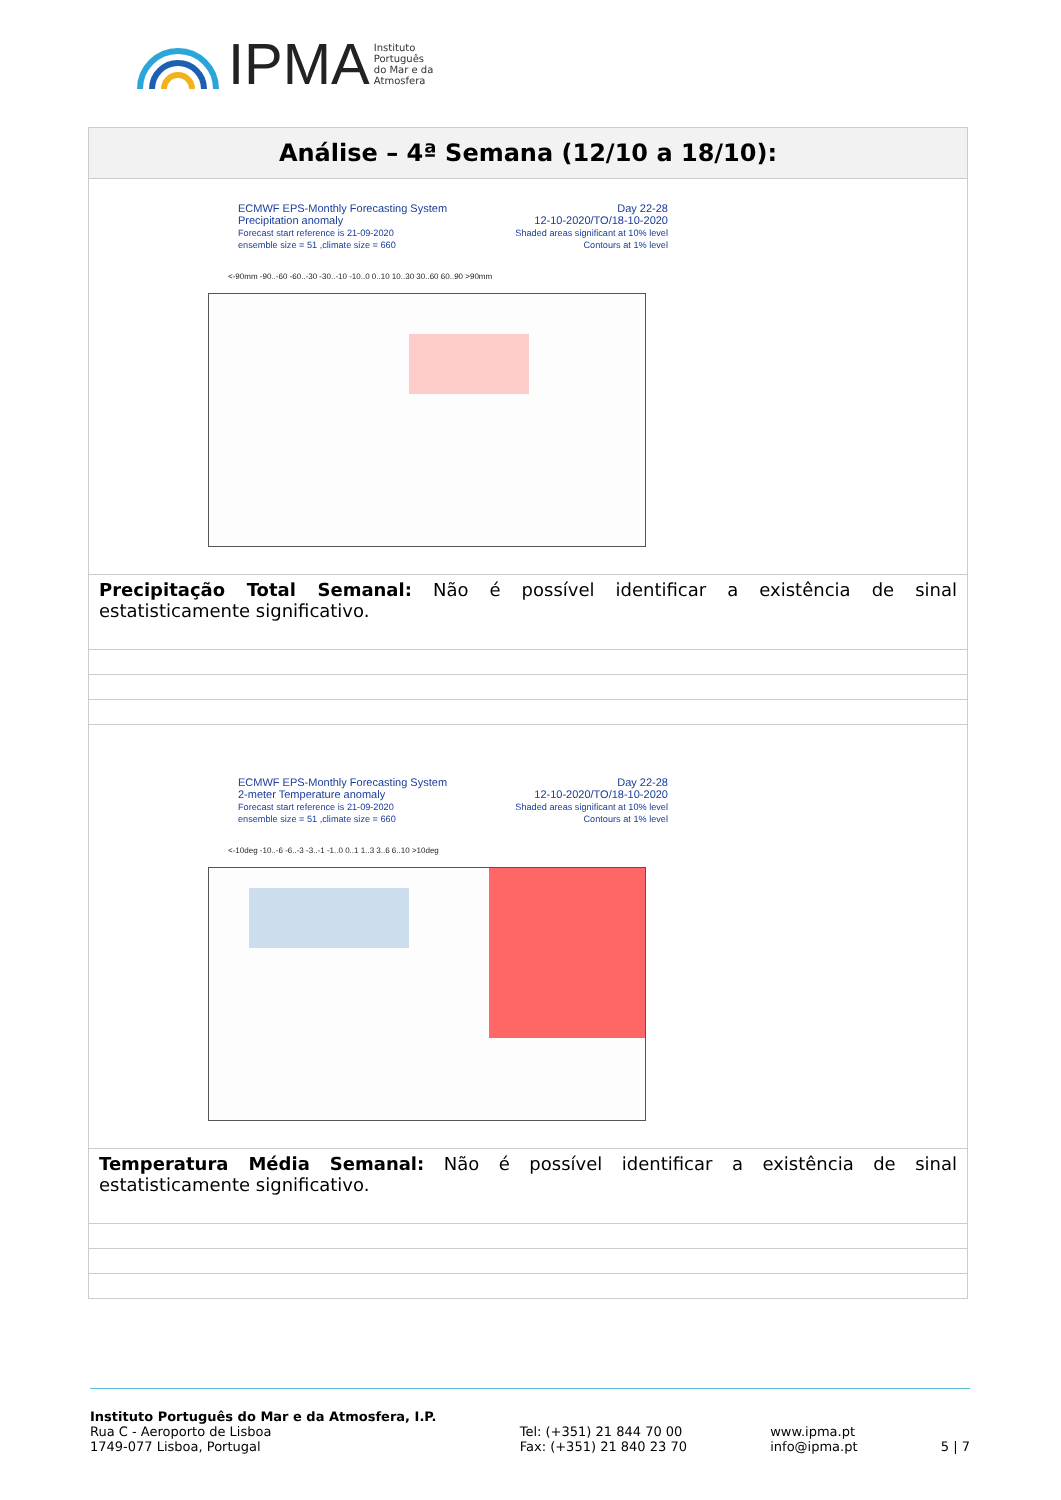IPMA Instituto
Português
do Mar e da
Atmosfera
| Análise – 4ª Semana (12/10 a 18/10): |
| --- |
| ECMWF EPS-Monthly Forecasting System Precipitation anomaly Forecast start reference is 21-09-2020 ensemble size = 51 ,climate size = 660 Day 22-28 12-10-2020/TO/18-10-2020 Shaded areas significant at 10% level Contours at 1% level <-90mm -90..-60 -60..-30 -30..-10 -10..0 0..10 10..30 30..60 60..90 >90mm |
| Precipitação Total Semanal: Não é possível identificar a existência de sinal estatisticamente significativo. |
| ECMWF EPS-Monthly Forecasting System 2-meter Temperature anomaly Forecast start reference is 21-09-2020 ensemble size = 51 ,climate size = 660 Day 22-28 12-10-2020/TO/18-10-2020 Shaded areas significant at 10% level Contours at 1% level <-10deg -10..-6 -6..-3 -3..-1 -1..0 0..1 1..3 3..6 6..10 >10deg |
| Temperatura Média Semanal: Não é possível identificar a existência de sinal estatisticamente significativo. |
Instituto Português do Mar e da Atmosfera, I.P.
Rua C - Aeroporto de Lisboa
1749-077 Lisboa, Portugal
Tel: (+351) 21 844 70 00
Fax: (+351) 21 840 23 70
www.ipma.pt
info@ipma.pt
5 | 7